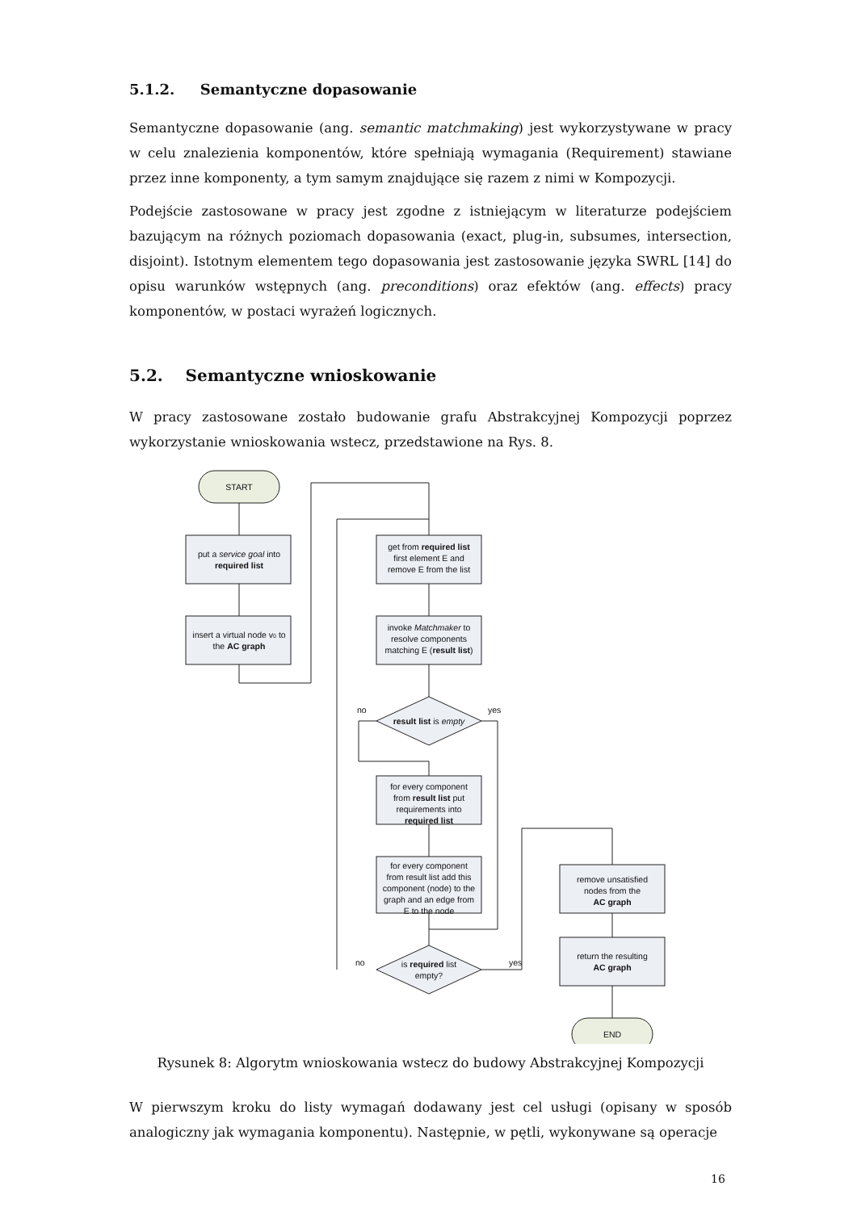5.1.2. Semantyczne dopasowanie
Semantyczne dopasowanie (ang. semantic matchmaking) jest wykorzystywane w pracy w celu znalezienia komponentów, które spełniają wymagania (Requirement) stawiane przez inne komponenty, a tym samym znajdujące się razem z nimi w Kompozycji.
Podejście zastosowane w pracy jest zgodne z istniejącym w literaturze podejściem bazującym na różnych poziomach dopasowania (exact, plug-in, subsumes, intersection, disjoint). Istotnym elementem tego dopasowania jest zastosowanie języka SWRL [14] do opisu warunków wstępnych (ang. preconditions) oraz efektów (ang. effects) pracy komponentów, w postaci wyrażeń logicznych.
5.2. Semantyczne wnioskowanie
W pracy zastosowane zostało budowanie grafu Abstrakcyjnej Kompozycji poprzez wykorzystanie wnioskowania wstecz, przedstawione na Rys. 8.
START
put a service goal into
required list
insert a virtual node v0 to
the AC graph
get from required list
first element E and
remove E from the list
invoke Matchmaker to
resolve components
matching E (result list)
result list is empty
no
yes
for every component
from result list put
requirements into
required list
for every component
from result list add this
component (node) to the
graph and an edge from
E to the node
is required list
empty?
no
yes
remove unsatisfied
nodes from the
AC graph
return the resulting
AC graph
END
Rysunek 8: Algorytm wnioskowania wstecz do budowy Abstrakcyjnej Kompozycji
W pierwszym kroku do listy wymagań dodawany jest cel usługi (opisany w sposób analogiczny jak wymagania komponentu). Następnie, w pętli, wykonywane są operacje
16